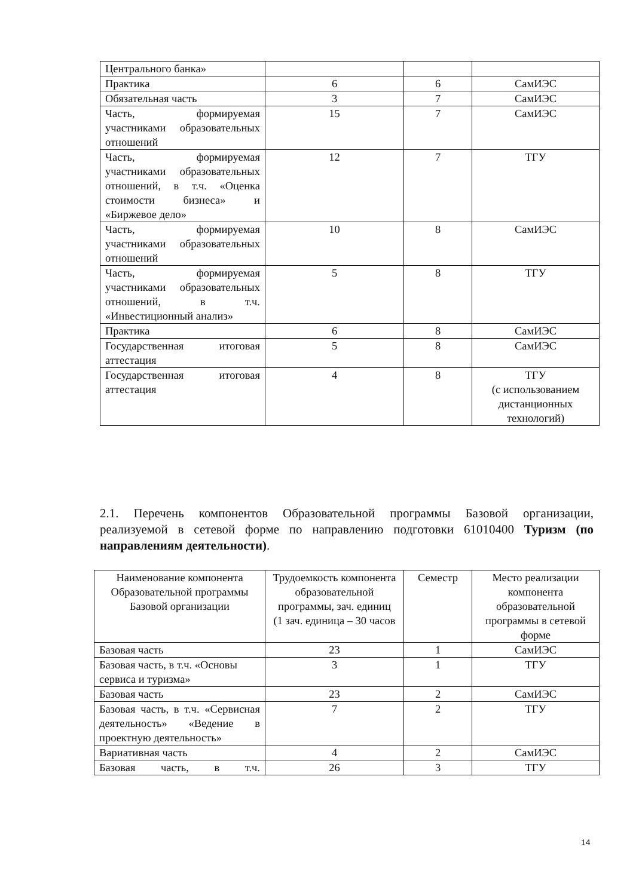| Центрального банка» | | | |
| Практика | 6 | 6 | СамИЭС |
| Обязательная часть | 3 | 7 | СамИЭС |
| Часть, формируемая участниками образовательных отношений | 15 | 7 | СамИЭС |
| Часть, формируемая участниками образовательных отношений, в т.ч. «Оценка стоимости бизнеса» и «Биржевое дело» | 12 | 7 | ТГУ |
| Часть, формируемая участниками образовательных отношений | 10 | 8 | СамИЭС |
| Часть, формируемая участниками образовательных отношений, в т.ч. «Инвестиционный анализ» | 5 | 8 | ТГУ |
| Практика | 6 | 8 | СамИЭС |
| Государственная итоговая аттестация | 5 | 8 | СамИЭС |
| Государственная итоговая аттестация | 4 | 8 | ТГУ (с использованием дистанционных технологий) |
2.1. Перечень компонентов Образовательной программы Базовой организации, реализуемой в сетевой форме по направлению подготовки 61010400 Туризм (по направлениям деятельности).
| Наименование компонента Образовательной программы Базовой организации | Трудоемкость компонента образовательной программы, зач. единиц (1 зач. единица – 30 часов | Семестр | Место реализации компонента образовательной программы в сетевой форме |
| --- | --- | --- | --- |
| Базовая часть | 23 | 1 | СамИЭС |
| Базовая часть, в т.ч. «Основы сервиса и туризма» | 3 | 1 | ТГУ |
| Базовая часть | 23 | 2 | СамИЭС |
| Базовая часть, в т.ч. «Сервисная деятельность» «Ведение в проектную деятельность» | 7 | 2 | ТГУ |
| Вариативная часть | 4 | 2 | СамИЭС |
| Базовая часть, в т.ч. | 26 | 3 | ТГУ |
14